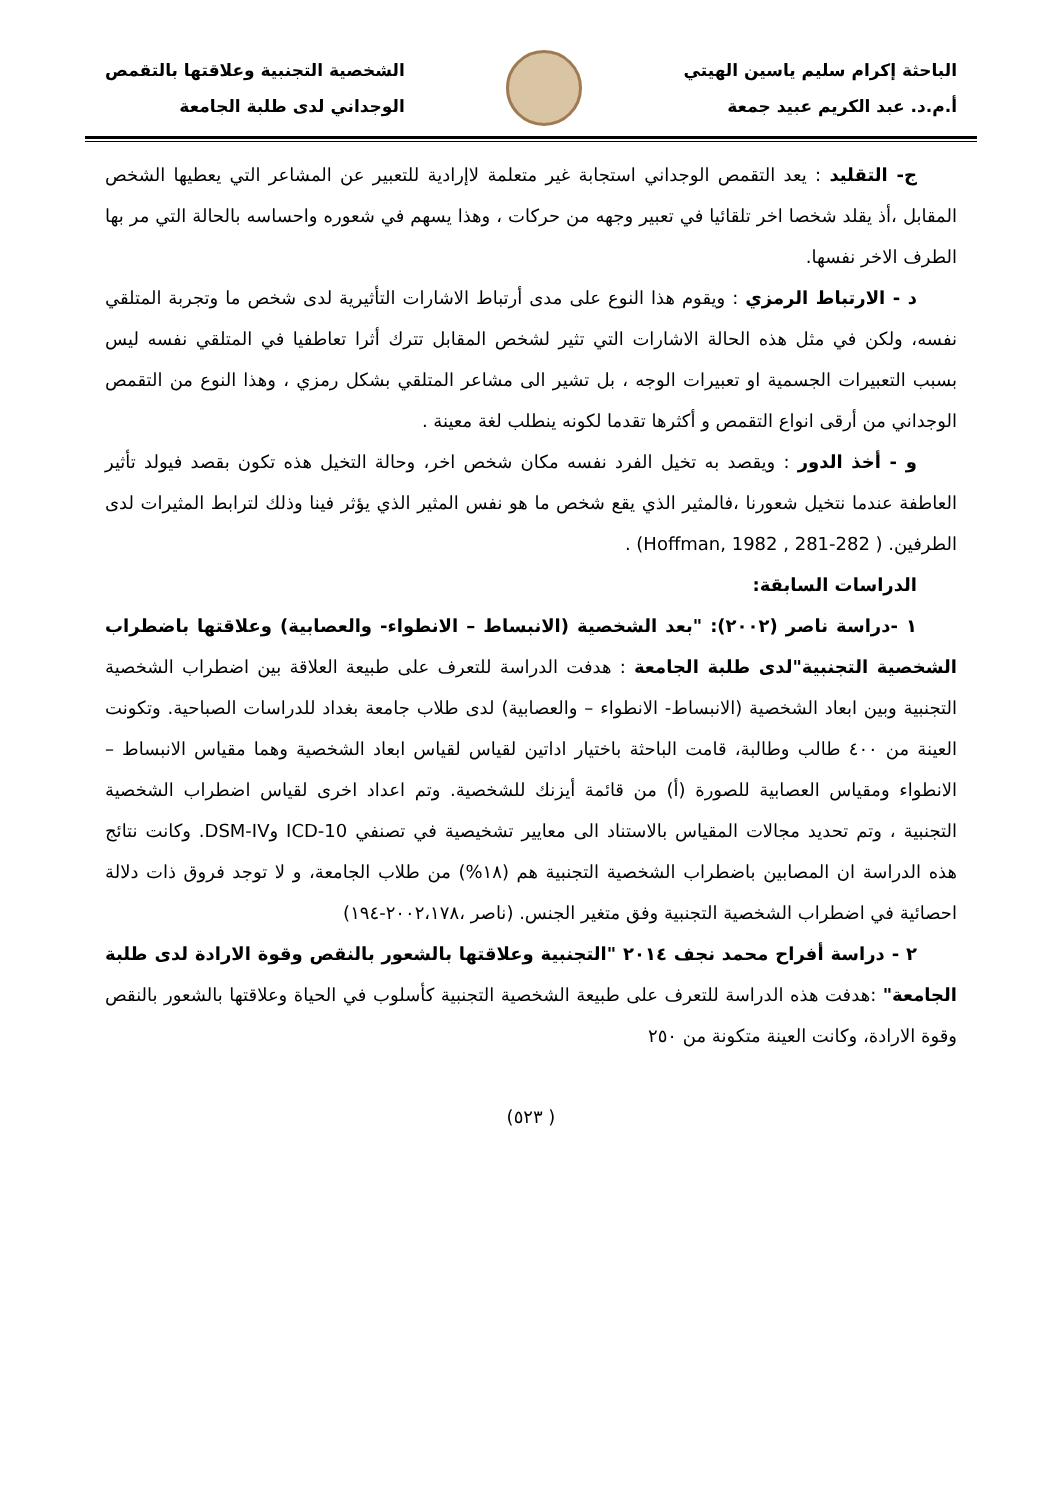الباحثة إكرام سليم ياسين الهيتي
أ.م.د. عبد الكريم عبيد جمعة
الشخصية التجنبية وعلاقتها بالتقمص
الوجداني لدى طلبة الجامعة
ج- التقليد : يعد التقمص الوجداني استجابة غير متعلمة لاإرادية للتعبير عن المشاعر التي يعطيها الشخص المقابل ،أذ يقلد شخصا اخر تلقائيا في تعبير وجهه من حركات ، وهذا يسهم في شعوره واحساسه بالحالة التي مر بها الطرف الاخر نفسها.
د - الارتباط الرمزي : ويقوم هذا النوع على مدى أرتباط الاشارات التأثيرية لدى شخص ما وتجربة المتلقي نفسه، ولكن في مثل هذه الحالة الاشارات التي تثير لشخص المقابل تترك أثرا تعاطفيا في المتلقي نفسه ليس بسبب التعبيرات الجسمية او تعبيرات الوجه ، بل تشير الى مشاعر المتلقي بشكل رمزي ، وهذا النوع من التقمص الوجداني من أرقى انواع التقمص و أكثرها تقدما لكونه ينطلب لغة معينة .
و - أخذ الدور : ويقصد به تخيل الفرد نفسه مكان شخص اخر، وحالة التخيل هذه تكون بقصد فيولد تأثير العاطفة عندما نتخيل شعورنا ،فالمثير الذي يقع شخص ما هو نفس المثير الذي يؤثر فينا وذلك لترابط المثيرات لدى الطرفين. ( Hoffman, 1982 , 281-282) .
الدراسات السابقة:
١ -دراسة ناصر (٢٠٠٢): "بعد الشخصية (الانبساط – الانطواء- والعصابية) وعلاقتها باضطراب الشخصية التجنبية"لدى طلبة الجامعة : هدفت الدراسة للتعرف على طبيعة العلاقة بين اضطراب الشخصية التجنبية وبين ابعاد الشخصية (الانبساط- الانطواء – والعصابية) لدى طلاب جامعة بغداد للدراسات الصباحية. وتكونت العينة من ٤٠٠ طالب وطالبة، قامت الباحثة باختيار اداتين لقياس لقياس ابعاد الشخصية وهما مقياس الانبساط – الانطواء ومقياس العصابية للصورة (أ) من قائمة أيزنك للشخصية. وتم اعداد اخرى لقياس اضطراب الشخصية التجنبية ، وتم تحديد مجالات المقياس بالاستناد الى معايير تشخيصية في تصنفي ICD-10 وDSM-IV. وكانت نتائج هذه الدراسة ان المصابين باضطراب الشخصية التجنبية هم (١٨%) من طلاب الجامعة، و لا توجد فروق ذات دلالة احصائية في اضطراب الشخصية التجنبية وفق متغير الجنس. (ناصر ،٢٠٠٢،١٧٨-١٩٤)
٢ - دراسة أفراح محمد نجف ٢٠١٤ "التجنبية وعلاقتها بالشعور بالنقص وقوة الارادة لدى طلبة الجامعة" :هدفت هذه الدراسة للتعرف على طبيعة الشخصية التجنبية كأسلوب في الحياة وعلاقتها بالشعور بالنقص وقوة الارادة، وكانت العينة متكونة من ٢٥٠
( ٥٢٣)